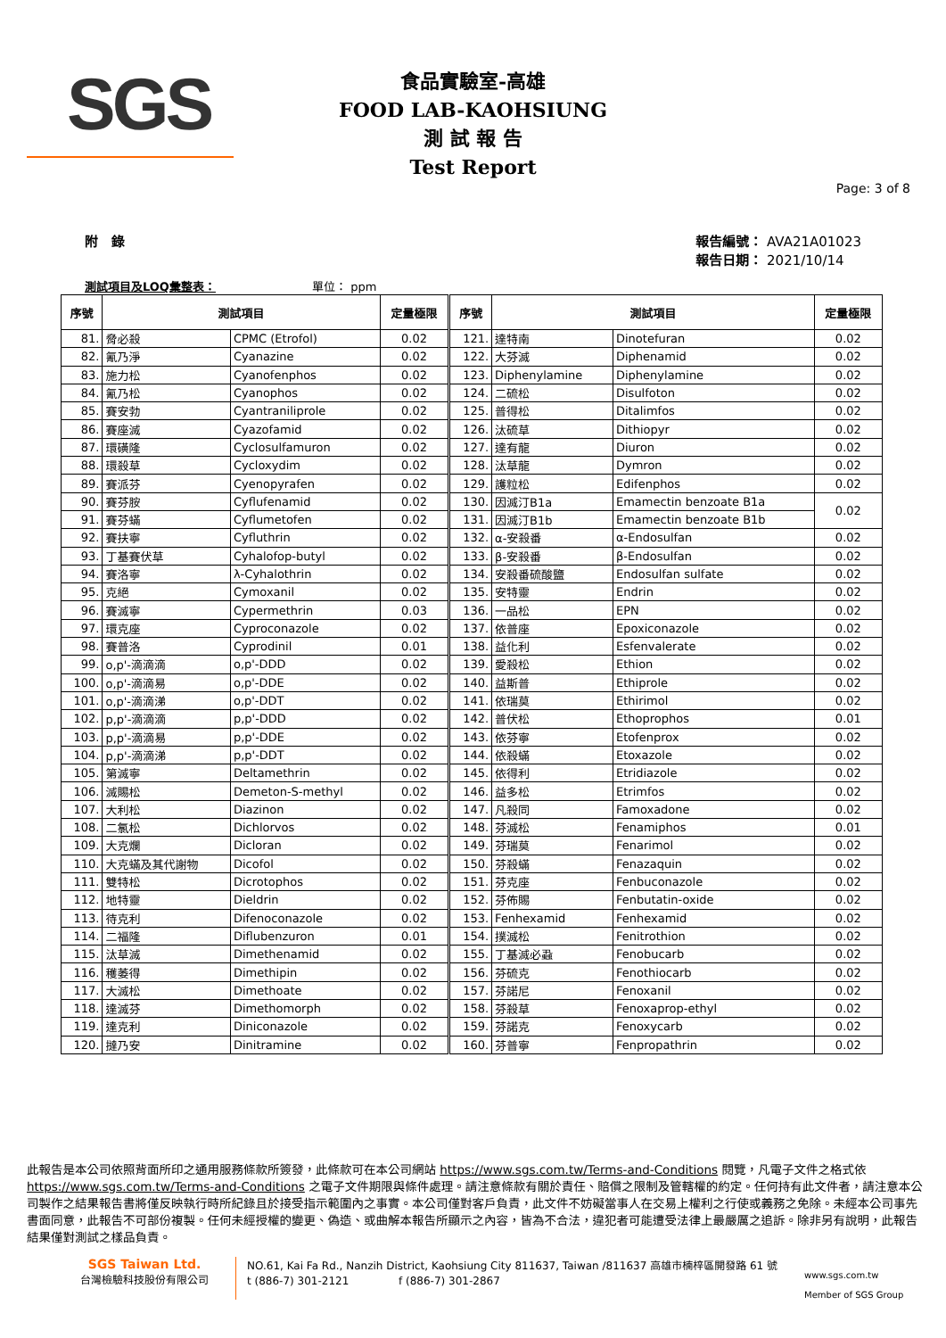SGS
食品實驗室-高雄
FOOD LAB-KAOHSIUNG
測 試 報 告
Test Report
Page: 3 of 8
附　錄 報告編號： AVA21A01023
報告日期： 2021/10/14
測試項目及LOQ彙整表： 　　　　　　　　單位： ppm
| 序號 | 測試項目 | | 定量極限 | 序號 | 測試項目 | | 定量極限 |
| --- | --- | --- | --- | --- | --- | --- | --- |
| 81. | 脅必殺 | CPMC (Etrofol) | 0.02 | 121. | 達特南 | Dinotefuran | 0.02 |
| 82. | 氰乃淨 | Cyanazine | 0.02 | 122. | 大芬滅 | Diphenamid | 0.02 |
| 83. | 施力松 | Cyanofenphos | 0.02 | 123. | Diphenylamine | Diphenylamine | 0.02 |
| 84. | 氰乃松 | Cyanophos | 0.02 | 124. | 二硫松 | Disulfoton | 0.02 |
| 85. | 賽安勃 | Cyantraniliprole | 0.02 | 125. | 普得松 | Ditalimfos | 0.02 |
| 86. | 賽座滅 | Cyazofamid | 0.02 | 126. | 汰硫草 | Dithiopyr | 0.02 |
| 87. | 環磺隆 | Cyclosulfamuron | 0.02 | 127. | 達有龍 | Diuron | 0.02 |
| 88. | 環殺草 | Cycloxydim | 0.02 | 128. | 汰草龍 | Dymron | 0.02 |
| 89. | 賽派芬 | Cyenopyrafen | 0.02 | 129. | 護粒松 | Edifenphos | 0.02 |
| 90. | 賽芬胺 | Cyflufenamid | 0.02 | 130. | 因滅汀B1a | Emamectin benzoate B1a | 0.02 |
| 91. | 賽芬蟎 | Cyflumetofen | 0.02 | 131. | 因滅汀B1b | Emamectin benzoate B1b | |
| 92. | 賽扶寧 | Cyfluthrin | 0.02 | 132. | α-安殺番 | α-Endosulfan | 0.02 |
| 93. | 丁基賽伏草 | Cyhalofop-butyl | 0.02 | 133. | β-安殺番 | β-Endosulfan | 0.02 |
| 94. | 賽洛寧 | λ-Cyhalothrin | 0.02 | 134. | 安殺番硫酸鹽 | Endosulfan sulfate | 0.02 |
| 95. | 克絕 | Cymoxanil | 0.02 | 135. | 安特靈 | Endrin | 0.02 |
| 96. | 賽滅寧 | Cypermethrin | 0.03 | 136. | 一品松 | EPN | 0.02 |
| 97. | 環克座 | Cyproconazole | 0.02 | 137. | 依普座 | Epoxiconazole | 0.02 |
| 98. | 賽普洛 | Cyprodinil | 0.01 | 138. | 益化利 | Esfenvalerate | 0.02 |
| 99. | o,p'-滴滴滴 | o,p'-DDD | 0.02 | 139. | 愛殺松 | Ethion | 0.02 |
| 100. | o,p'-滴滴易 | o,p'-DDE | 0.02 | 140. | 益斯普 | Ethiprole | 0.02 |
| 101. | o,p'-滴滴涕 | o,p'-DDT | 0.02 | 141. | 依瑞莫 | Ethirimol | 0.02 |
| 102. | p,p'-滴滴滴 | p,p'-DDD | 0.02 | 142. | 普伏松 | Ethoprophos | 0.01 |
| 103. | p,p'-滴滴易 | p,p'-DDE | 0.02 | 143. | 依芬寧 | Etofenprox | 0.02 |
| 104. | p,p'-滴滴涕 | p,p'-DDT | 0.02 | 144. | 依殺蟎 | Etoxazole | 0.02 |
| 105. | 第滅寧 | Deltamethrin | 0.02 | 145. | 依得利 | Etridiazole | 0.02 |
| 106. | 滅賜松 | Demeton-S-methyl | 0.02 | 146. | 益多松 | Etrimfos | 0.02 |
| 107. | 大利松 | Diazinon | 0.02 | 147. | 凡殺同 | Famoxadone | 0.02 |
| 108. | 二氯松 | Dichlorvos | 0.02 | 148. | 芬滅松 | Fenamiphos | 0.01 |
| 109. | 大克爛 | Dicloran | 0.02 | 149. | 芬瑞莫 | Fenarimol | 0.02 |
| 110. | 大克蟎及其代謝物 | Dicofol | 0.02 | 150. | 芬殺蟎 | Fenazaquin | 0.02 |
| 111. | 雙特松 | Dicrotophos | 0.02 | 151. | 芬克座 | Fenbuconazole | 0.02 |
| 112. | 地特靈 | Dieldrin | 0.02 | 152. | 芬佈賜 | Fenbutatin-oxide | 0.02 |
| 113. | 待克利 | Difenoconazole | 0.02 | 153. | Fenhexamid | Fenhexamid | 0.02 |
| 114. | 二福隆 | Diflubenzuron | 0.01 | 154. | 撲滅松 | Fenitrothion | 0.02 |
| 115. | 汰草滅 | Dimethenamid | 0.02 | 155. | 丁基滅必蝨 | Fenobucarb | 0.02 |
| 116. | 穫萎得 | Dimethipin | 0.02 | 156. | 芬硫克 | Fenothiocarb | 0.02 |
| 117. | 大滅松 | Dimethoate | 0.02 | 157. | 芬諾尼 | Fenoxanil | 0.02 |
| 118. | 達滅芬 | Dimethomorph | 0.02 | 158. | 芬殺草 | Fenoxaprop-ethyl | 0.02 |
| 119. | 達克利 | Diniconazole | 0.02 | 159. | 芬諾克 | Fenoxycarb | 0.02 |
| 120. | 撻乃安 | Dinitramine | 0.02 | 160. | 芬普寧 | Fenpropathrin | 0.02 |
此報告是本公司依照背面所印之通用服務條款所簽發，此條款可在本公司網站 https://www.sgs.com.tw/Terms-and-Conditions 閱覽，凡電子文件之格式依 https://www.sgs.com.tw/Terms-and-Conditions 之電子文件期限與條件處理。請注意條款有關於責任、賠償之限制及管轄權的約定。任何持有此文件者，請注意本公司製作之結果報告書將僅反映執行時所紀錄且於接受指示範圍內之事實。本公司僅對客戶負責，此文件不妨礙當事人在交易上權利之行使或義務之免除。未經本公司事先書面同意，此報告不可部份複製。任何未經授權的變更、偽造、或曲解本報告所顯示之內容，皆為不合法，違犯者可能遭受法律上最嚴厲之追訴。除非另有說明，此報告結果僅對測試之樣品負責。
SGS Taiwan Ltd.
台灣檢驗科技股份有限公司
NO.61, Kai Fa Rd., Nanzih District, Kaohsiung City 811637, Taiwan /811637 高雄市楠梓區開發路 61 號
t (886-7) 301-2121 　　　　 f (886-7) 301-2867
www.sgs.com.tw
Member of SGS Group